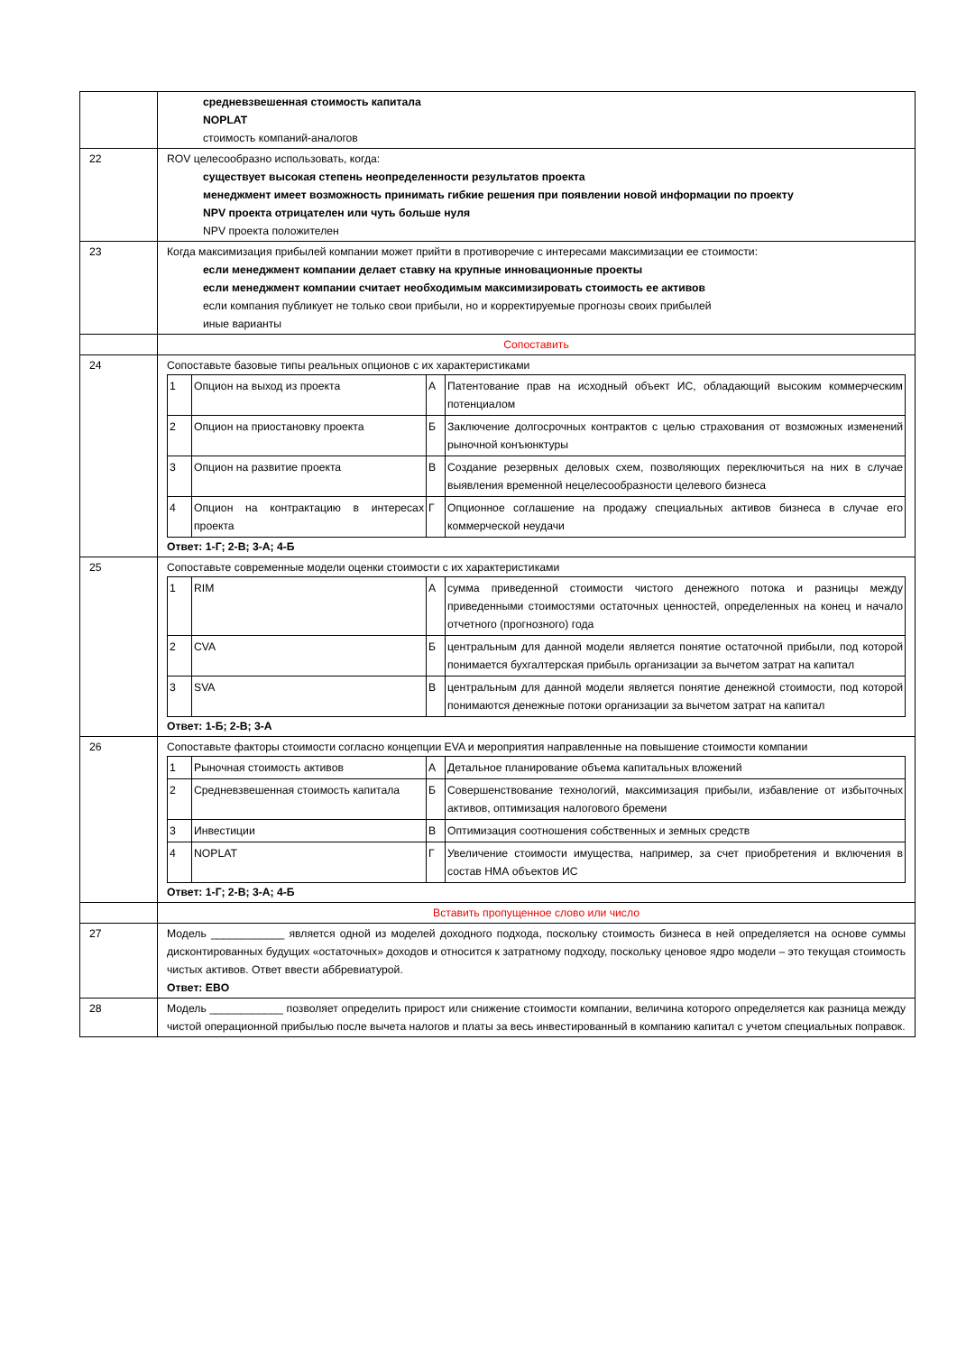| | средневзвешенная стоимость капитала NOPLAT стоимость компаний-аналогов |
| 22 | ROV целесообразно использовать, когда: существует высокая степень неопределенности результатов проекта менеджмент имеет возможность принимать гибкие решения при появлении новой информации по проекту NPV проекта отрицателен или чуть больше нуля NPV проекта положителен |
| 23 | Когда максимизация прибылей компании может прийти в противоречие с интересами максимизации ее стоимости: если менеджмент компании делает ставку на крупные инновационные проекты если менеджмент компании считает необходимым максимизировать стоимость ее активов если компания публикует не только свои прибыли, но и корректируемые прогнозы своих прибылей иные варианты |
| | Сопоставить |
| 24 | Сопоставьте базовые типы реальных опционов с их характеристиками / 1 / Опцион на выход из проекта / А / Патентование прав на исходный объект ИС, обладающий высоким коммерческим потенциалом / / 2 / Опцион на приостановку проекта / Б / Заключение долгосрочных контрактов с целью страхования от возможных изменений рыночной конъюнктуры / / 3 / Опцион на развитие проекта / В / Создание резервных деловых схем, позволяющих переключиться на них в случае выявления временной нецелесообразности целевого бизнеса / / 4 / Опцион на контрактацию в интересах проекта / Г / Опционное соглашение на продажу специальных активов бизнеса в случае его коммерческой неудачи / Ответ: 1-Г; 2-В; 3-А; 4-Б |
| 25 | Сопоставьте современные модели оценки стоимости с их характеристиками / 1 / RIM / А / сумма приведенной стоимости чистого денежного потока и разницы между приведенными стоимостями остаточных ценностей, определенных на конец и начало отчетного (прогнозного) года / / 2 / CVA / Б / центральным для данной модели является понятие остаточной прибыли, под которой понимается бухгалтерская прибыль организации за вычетом затрат на капитал / / 3 / SVA / В / центральным для данной модели является понятие денежной стоимости, под которой понимаются денежные потоки организации за вычетом затрат на капитал / Ответ: 1-Б; 2-В; 3-А |
| 26 | Сопоставьте факторы стоимости согласно концепции EVA и мероприятия направленные на повышение стоимости компании / 1 / Рыночная стоимость активов / А / Детальное планирование объема капитальных вложений / / 2 / Средневзвешенная стоимость капитала / Б / Совершенствование технологий, максимизация прибыли, избавление от избыточных активов, оптимизация налогового бремени / / 3 / Инвестиции / В / Оптимизация соотношения собственных и земных средств / / 4 / NOPLAT / Г / Увеличение стоимости имущества, например, за счет приобретения и включения в состав НМА объектов ИС / Ответ: 1-Г; 2-В; 3-А; 4-Б |
| | Вставить пропущенное слово или число |
| 27 | Модель ____________ является одной из моделей доходного подхода, поскольку стоимость бизнеса в ней определяется на основе суммы дисконтированных будущих «остаточных» доходов и относится к затратному подходу, поскольку ценовое ядро модели – это текущая стоимость чистых активов. Ответ ввести аббревиатурой. Ответ: EBO |
| 28 | Модель ____________ позволяет определить прирост или снижение стоимости компании, величина которого определяется как разница между чистой операционной прибылью после вычета налогов и платы за весь инвестированный в компанию капитал с учетом специальных поправок. |